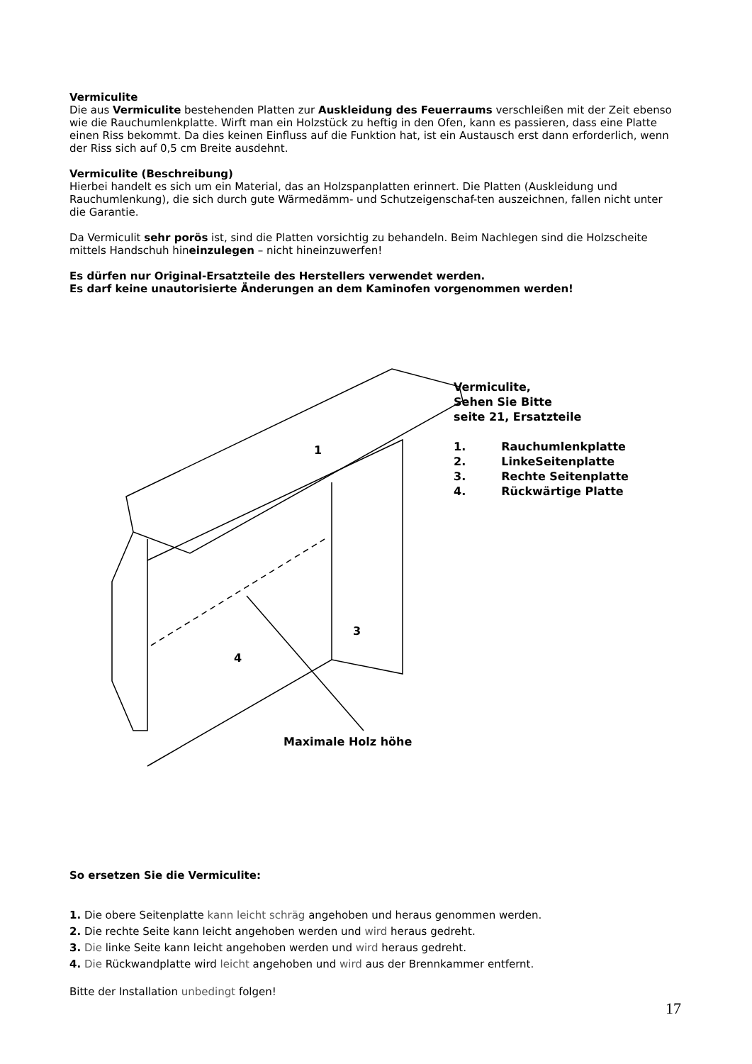Vermiculite
Die aus Vermiculite bestehenden Platten zur Auskleidung des Feuerraums verschleißen mit der Zeit ebenso wie die Rauchumlenkplatte. Wirft man ein Holzstück zu heftig in den Ofen, kann es passieren, dass eine Platte einen Riss bekommt. Da dies keinen Einfluss auf die Funktion hat, ist ein Austausch erst dann erforderlich, wenn der Riss sich auf 0,5 cm Breite ausdehnt.
Vermiculite (Beschreibung)
Hierbei handelt es sich um ein Material, das an Holzspanplatten erinnert. Die Platten (Auskleidung und Rauchumlenkung), die sich durch gute Wärmedämm- und Schutzeigenschaf-ten auszeichnen, fallen nicht unter die Garantie.
Da Vermiculit sehr porös ist, sind die Platten vorsichtig zu behandeln. Beim Nachlegen sind die Holzscheite mittels Handschuh hineinzulegen – nicht hineinzuwerfen!
Es dürfen nur Original-Ersatzteile des Herstellers verwendet werden.
Es darf keine unautorisierte Änderungen an dem Kaminofen vorgenommen werden!
1
3
4
Maximale Holz höhe
Vermiculite,
Sehen Sie Bitte
seite 21, Ersatzteile
| 1. | Rauchumlenkplatte |
| 2. | LinkeSeitenplatte |
| 3. | Rechte Seitenplatte |
| 4. | Rückwärtige Platte |
So ersetzen Sie die Vermiculite:
1. Die obere Seitenplatte kann leicht schräg angehoben und heraus genommen werden.
2. Die rechte Seite kann leicht angehoben werden und wird heraus gedreht.
3. Die linke Seite kann leicht angehoben werden und wird heraus gedreht.
4. Die Rückwandplatte wird leicht angehoben und wird aus der Brennkammer entfernt.
Bitte der Installation unbedingt folgen!
17